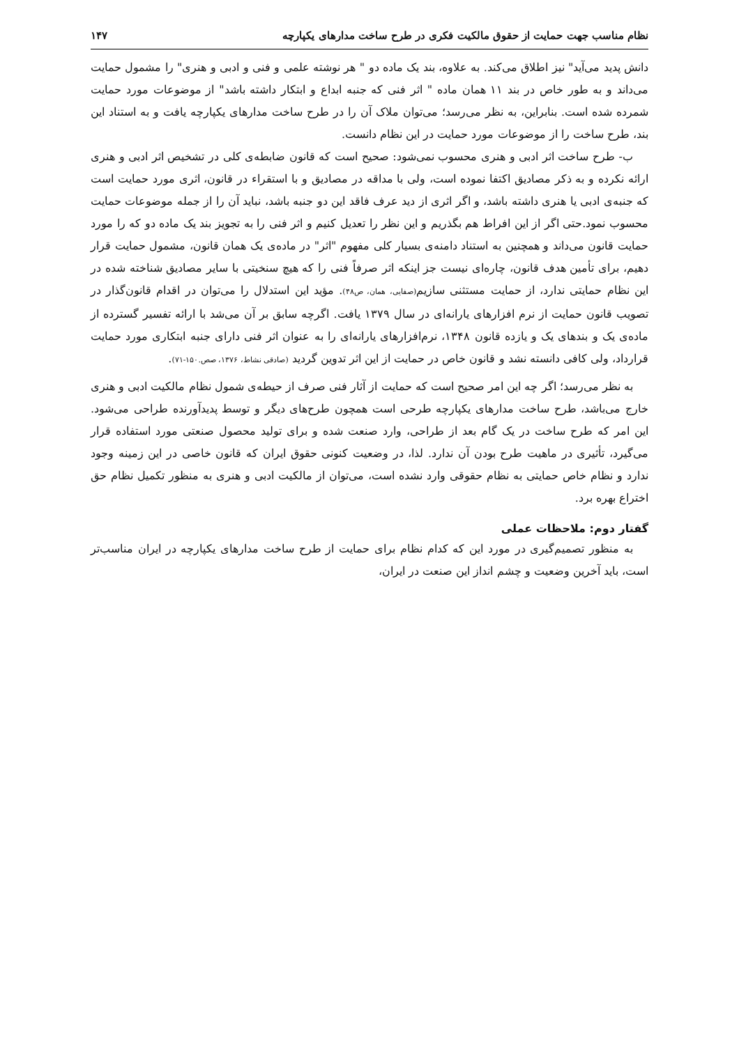نظام مناسب جهت حمایت از حقوق مالکیت فکری در طرح ساخت مدارهای یکپارچه ۱۴۷
دانش پدید می‌آید" نیز اطلاق می‌کند. به علاوه، بند یک ماده دو " هر نوشته علمی و فنی و ادبی و هنری" را مشمول حمایت می‌داند و به طور خاص در بند ۱۱ همان ماده " اثر فنی که جنبه ابداع و ابتکار داشته باشد" از موضوعات مورد حمایت شمرده شده است. بنابراین، به نظر می‌رسد؛ می‌توان ملاک آن را در طرح ساخت مدارهای یکپارچه یافت و به استناد این بند، طرح ساخت را از موضوعات مورد حمایت در این نظام دانست.
ب- طرح ساخت اثر ادبی و هنری محسوب نمی‌شود: صحیح است که قانون ضابطه‌ی کلی در تشخیص اثر ادبی و هنری ارائه نکرده و به ذکر مصادیق اکتفا نموده است، ولی با مداقه در مصادیق و با استقراء در قانون، اثری مورد حمایت است که جنبه‌ی ادبی یا هنری داشته باشد، و اگر اثری از دید عرف فاقد این دو جنبه باشد، نباید آن را از جمله موضوعات حمایت محسوب نمود.حتی اگر از این افراط هم بگذریم و این نظر را تعدیل کنیم و اثر فنی را به تجویز بند یک ماده دو که را مورد حمایت قانون می‌داند و همچنین به استناد دامنه‌ی بسیار کلی مفهوم "اثر" در ماده‌ی یک همان قانون، مشمول حمایت قرار دهیم، برای تأمین هدف قانون، چاره‌ای نیست جز اینکه اثر صرفاً فنی را که هیچ سنخیتی با سایر مصادیق شناخته شده در این نظام حمایتی ندارد، از حمایت مستثنی سازیم(صفایی، همان، ص۴۸). مؤید این استدلال را می‌توان در اقدام قانون‌گذار در تصویب قانون حمایت از نرم افزارهای یارانه‌ای در سال ۱۳۷۹ یافت. اگرچه سابق بر آن می‌شد با ارائه تفسیر گسترده از ماده‌ی یک و بندهای یک و یازده قانون ۱۳۴۸، نرم‌افزارهای یارانه‌ای را به عنوان اثر فنی دارای جنبه ابتکاری مورد حمایت قرارداد، ولی کافی دانسته نشد و قانون خاص در حمایت از این اثر تدوین گردید (صادقی نشاط، ۱۳۷۶، صص.۱۵۰-۷۱).
به نظر می‌رسد؛ اگر چه این امر صحیح است که حمایت از آثار فنی صرف از حیطه‌ی شمول نظام مالکیت ادبی و هنری خارج می‌باشد، طرح ساخت مدارهای یکپارچه طرحی است همچون طرح‌های دیگر و توسط پدیدآورنده طراحی می‌شود. این امر که طرح ساخت در یک گام بعد از طراحی، وارد صنعت شده و برای تولید محصول صنعتی مورد استفاده قرار می‌گیرد، تأثیری در ماهیت طرح بودن آن ندارد. لذا، در وضعیت کنونی حقوق ایران که قانون خاصی در این زمینه وجود ندارد و نظام خاص حمایتی به نظام حقوقی وارد نشده است، می‌توان از مالکیت ادبی و هنری به منظور تکمیل نظام حق اختراع بهره برد.
گفتار دوم: ملاحظات عملی
به منظور تصمیم‌گیری در مورد این که کدام نظام برای حمایت از طرح ساخت مدارهای یکپارچه در ایران مناسب‌تر است، باید آخرین وضعیت و چشم انداز این صنعت در ایران،